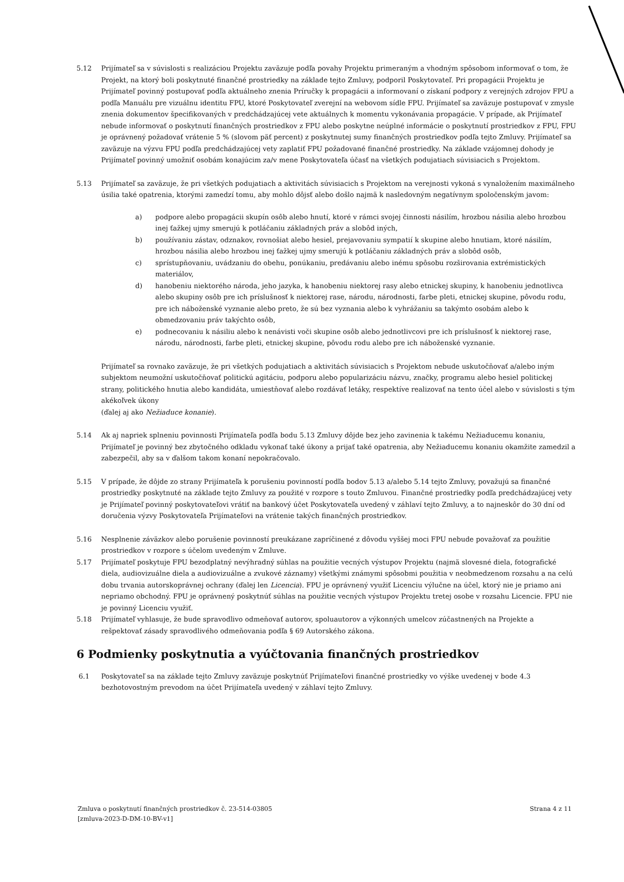5.12 Prijímateľ sa v súvislosti s realizáciou Projektu zaväzuje podľa povahy Projektu primeraným a vhodným spôsobom informovať o tom, že Projekt, na ktorý boli poskytnuté finančné prostriedky na základe tejto Zmluvy, podporil Poskytovateľ. Pri propagácii Projektu je Prijímateľ povinný postupovať podľa aktuálneho znenia Príručky k propagácii a informovaní o získaní podpory z verejných zdrojov FPU a podľa Manuálu pre vizuálnu identitu FPU, ktoré Poskytovateľ zverejní na webovom sídle FPU. Prijímateľ sa zaväzuje postupovať v zmysle znenia dokumentov špecifikovaných v predchádzajúcej vete aktuálnych k momentu vykonávania propagácie. V prípade, ak Prijímateľ nebude informovať o poskytnutí finančných prostriedkov z FPU alebo poskytne neúplné informácie o poskytnutí prostriedkov z FPU, FPU je oprávnený požadovať vrátenie 5 % (slovom päť percent) z poskytnutej sumy finančných prostriedkov podľa tejto Zmluvy. Prijímateľ sa zaväzuje na výzvu FPU podľa predchádzajúcej vety zaplatiť FPU požadované finančné prostriedky. Na základe vzájomnej dohody je Prijímateľ povinný umožniť osobám konajúcim za/v mene Poskytovateľa účasť na všetkých podujatiach súvisiacich s Projektom.
5.13 Prijímateľ sa zaväzuje, že pri všetkých podujatiach a aktivitách súvisiacich s Projektom na verejnosti vykoná s vynaložením maximálneho úsilia také opatrenia, ktorými zamedzí tomu, aby mohlo dôjsť alebo došlo najmä k nasledovným negatívnym spoločenským javom:
a) podpore alebo propagácii skupín osôb alebo hnutí, ktoré v rámci svojej činnosti násilím, hrozbou násilia alebo hrozbou inej ťažkej ujmy smerujú k potláčaniu základných práv a slobôd iných,
b) používaniu zástav, odznakov, rovnošiat alebo hesiel, prejavovaniu sympatií k skupine alebo hnutiam, ktoré násilím, hrozbou násilia alebo hrozbou inej ťažkej ujmy smerujú k potláčaniu základných práv a slobôd osôb,
c) sprístupňovaniu, uvádzaniu do obehu, ponúkaniu, predávaniu alebo inému spôsobu rozširovania extrémistických materiálov,
d) hanobeniu niektorého národa, jeho jazyka, k hanobeniu niektorej rasy alebo etnickej skupiny, k hanobeniu jednotlivca alebo skupiny osôb pre ich príslušnosť k niektorej rase, národu, národnosti, farbe pleti, etnickej skupine, pôvodu rodu, pre ich náboženské vyznanie alebo preto, že sú bez vyznania alebo k vyhrážaniu sa takýmto osobám alebo k obmedzovaniu práv takýchto osôb,
e) podnecovaniu k násiliu alebo k nenávisti voči skupine osôb alebo jednotlivcovi pre ich príslušnosť k niektorej rase, národu, národnosti, farbe pleti, etnickej skupine, pôvodu rodu alebo pre ich náboženské vyznanie.
Prijímateľ sa rovnako zaväzuje, že pri všetkých podujatiach a aktivitách súvisiacich s Projektom nebude uskutočňovať a/alebo iným subjektom neumožní uskutočňovať politickú agitáciu, podporu alebo popularizáciu názvu, značky, programu alebo hesiel politickej strany, politického hnutia alebo kandidáta, umiestňovať alebo rozdávať letáky, respektíve realizovať na tento účel alebo v súvislosti s tým akékoľvek úkony
(ďalej aj ako Nežiaduce konanie).
5.14 Ak aj napriek splneniu povinnosti Prijímateľa podľa bodu 5.13 Zmluvy dôjde bez jeho zavinenia k takému Nežiaducemu konaniu, Prijímateľ je povinný bez zbytočného odkladu vykonať také úkony a prijať také opatrenia, aby Nežiaducemu konaniu okamžite zamedzil a zabezpečil, aby sa v ďalšom takom konaní nepokračovalo.
5.15 V prípade, že dôjde zo strany Prijímateľa k porušeniu povinností podľa bodov 5.13 a/alebo 5.14 tejto Zmluvy, považujú sa finančné prostriedky poskytnuté na základe tejto Zmluvy za použité v rozpore s touto Zmluvou. Finančné prostriedky podľa predchádzajúcej vety je Prijímateľ povinný poskytovateľovi vrátiť na bankový účet Poskytovateľa uvedený v záhlaví tejto Zmluvy, a to najneskôr do 30 dní od doručenia výzvy Poskytovateľa Prijímateľovi na vrátenie takých finančných prostriedkov.
5.16 Nesplnenie záväzkov alebo porušenie povinností preukázane zapríčinené z dôvodu vyššej moci FPU nebude považovať za použitie prostriedkov v rozpore s účelom uvedeným v Zmluve.
5.17 Prijímateľ poskytuje FPU bezodplatný nevýhradný súhlas na použitie vecných výstupov Projektu (najmä slovesné diela, fotografické diela, audiovizuálne diela a audiovizuálne a zvukové záznamy) všetkými známymi spôsobmi použitia v neobmedzenom rozsahu a na celú dobu trvania autorskoprávnej ochrany (ďalej len Licencia). FPU je oprávnený využiť Licenciu výlučne na účel, ktorý nie je priamo ani nepriamo obchodný. FPU je oprávnený poskytnúť súhlas na použitie vecných výstupov Projektu tretej osobe v rozsahu Licencie. FPU nie je povinný Licenciu využiť.
5.18 Prijímateľ vyhlasuje, že bude spravodlivo odmeňovať autorov, spoluautorov a výkonných umelcov zúčastnených na Projekte a rešpektovať zásady spravodlivého odmeňovania podľa § 69 Autorského zákona.
6 Podmienky poskytnutia a vyúčtovania finančných prostriedkov
6.1 Poskytovateľ sa na základe tejto Zmluvy zaväzuje poskytnúť Prijímateľovi finančné prostriedky vo výške uvedenej v bode 4.3 bezhotovostným prevodom na účet Prijímateľa uvedený v záhlaví tejto Zmluvy.
Zmluva o poskytnutí finančných prostriedkov č. 23-514-03805
[zmluva-2023-D-DM-10-BV-v1]
Strana 4 z 11